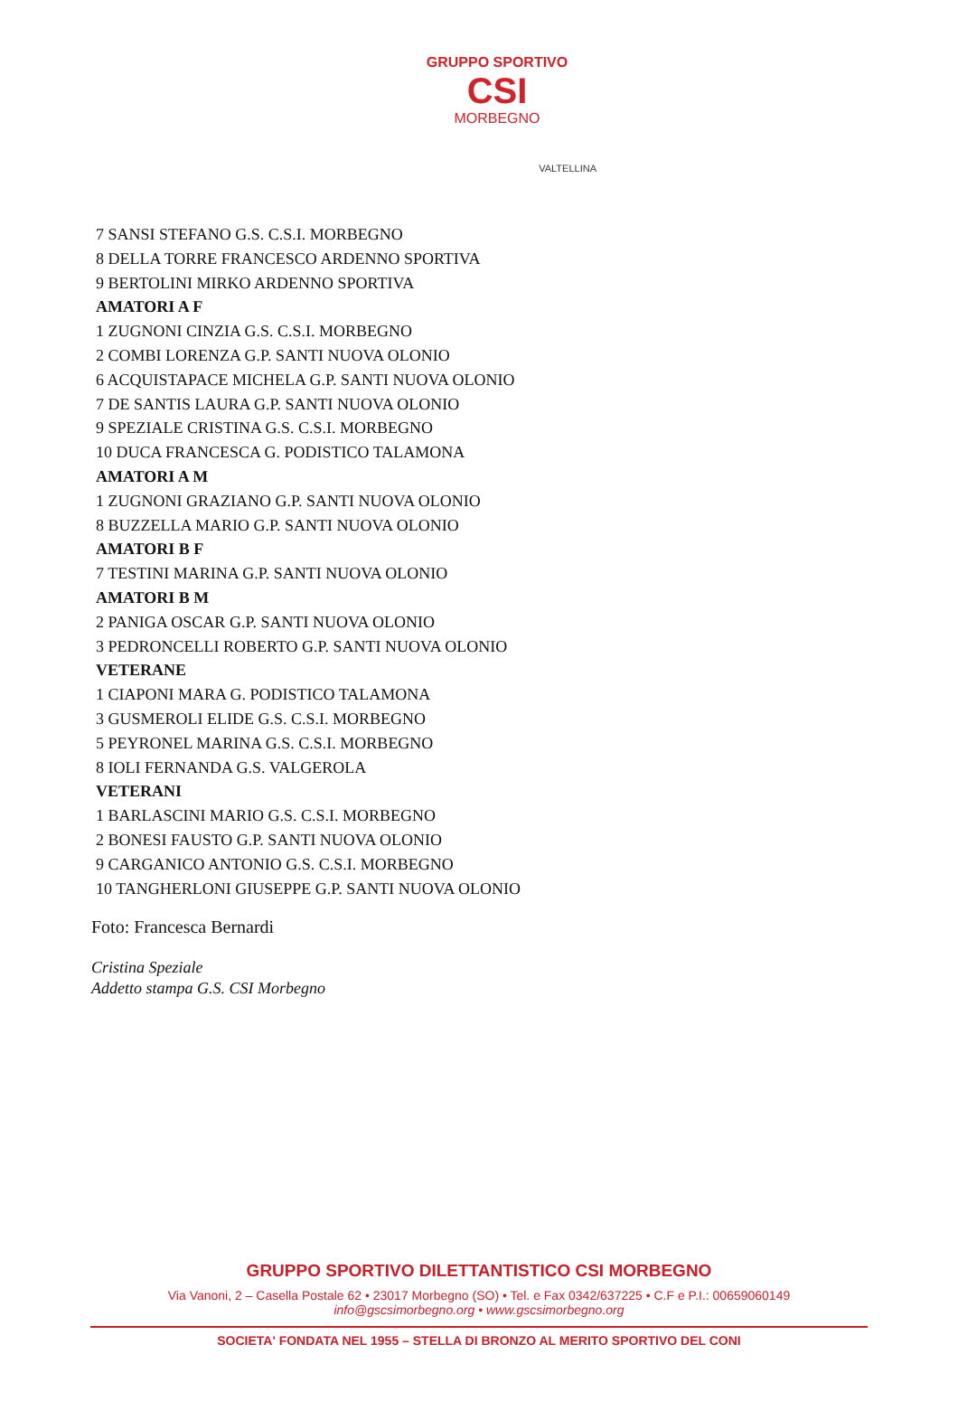GRUPPO SPORTIVO
CSI
MORBEGNO
VALTELLINA
7 SANSI STEFANO G.S. C.S.I. MORBEGNO
8 DELLA TORRE FRANCESCO ARDENNO SPORTIVA
9 BERTOLINI MIRKO ARDENNO SPORTIVA
AMATORI A F
1 ZUGNONI CINZIA G.S. C.S.I. MORBEGNO
2 COMBI LORENZA G.P. SANTI NUOVA OLONIO
6 ACQUISTAPACE MICHELA G.P. SANTI NUOVA OLONIO
7 DE SANTIS LAURA G.P. SANTI NUOVA OLONIO
9 SPEZIALE CRISTINA G.S. C.S.I. MORBEGNO
10 DUCA FRANCESCA G. PODISTICO TALAMONA
AMATORI A M
1 ZUGNONI GRAZIANO G.P. SANTI NUOVA OLONIO
8 BUZZELLA MARIO G.P. SANTI NUOVA OLONIO
AMATORI B F
7 TESTINI MARINA G.P. SANTI NUOVA OLONIO
AMATORI B M
2 PANIGA OSCAR G.P. SANTI NUOVA OLONIO
3 PEDRONCELLI ROBERTO G.P. SANTI NUOVA OLONIO
VETERANE
1 CIAPONI MARA G. PODISTICO TALAMONA
3 GUSMEROLI ELIDE G.S. C.S.I. MORBEGNO
5 PEYRONEL MARINA G.S. C.S.I. MORBEGNO
8 IOLI FERNANDA G.S. VALGEROLA
VETERANI
1 BARLASCINI MARIO G.S. C.S.I. MORBEGNO
2 BONESI FAUSTO G.P. SANTI NUOVA OLONIO
9 CARGANICO ANTONIO G.S. C.S.I. MORBEGNO
10 TANGHERLONI GIUSEPPE G.P. SANTI NUOVA OLONIO
Foto: Francesca Bernardi
Cristina Speziale
Addetto stampa G.S. CSI Morbegno
GRUPPO SPORTIVO DILETTANTISTICO CSI MORBEGNO
Via Vanoni, 2 – Casella Postale 62 • 23017 Morbegno (SO) • Tel. e Fax 0342/637225 • C.F e P.I.: 00659060149
info@gscsimorbegno.org • www.gscsimorbegno.org
SOCIETA' FONDATA NEL 1955 – STELLA DI BRONZO AL MERITO SPORTIVO DEL CONI